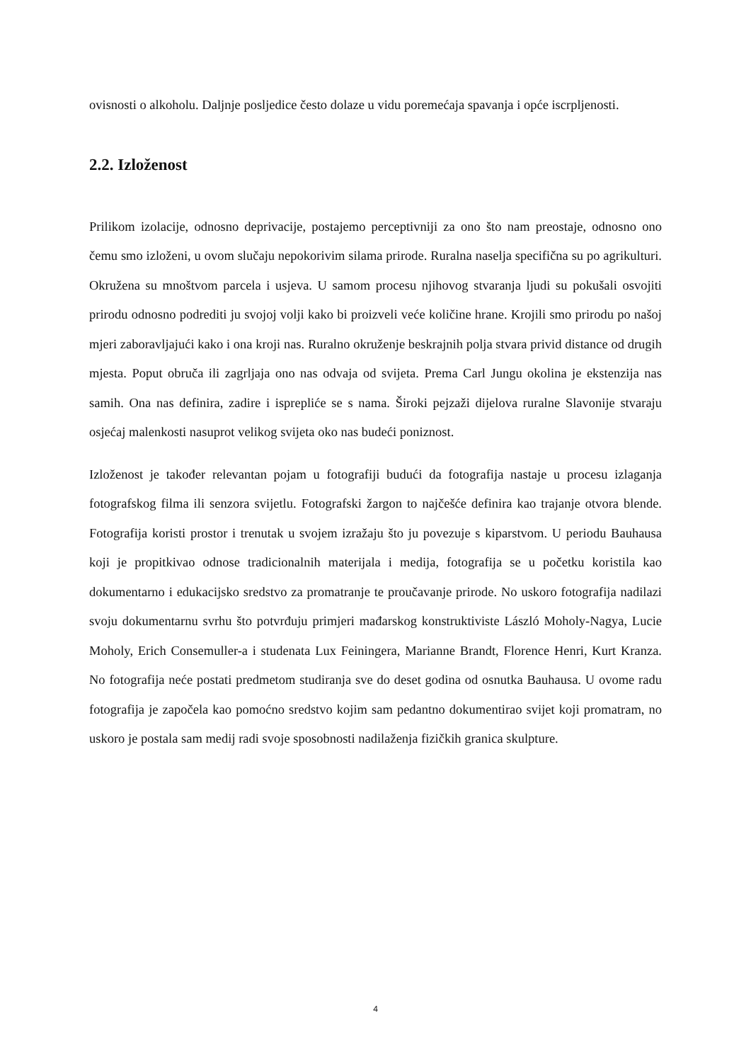ovisnosti o alkoholu. Daljnje posljedice često dolaze u vidu poremećaja spavanja i opće iscrpljenosti.
2.2. Izloženost
Prilikom izolacije, odnosno deprivacije, postajemo perceptivniji za ono što nam preostaje, odnosno ono čemu smo izloženi, u ovom slučaju nepokorivim silama prirode. Ruralna naselja specifična su po agrikulturi. Okružena su mnoštvom parcela i usjeva. U samom procesu njihovog stvaranja ljudi su pokušali osvojiti prirodu odnosno podrediti ju svojoj volji kako bi proizveli veće količine hrane. Krojili smo prirodu po našoj mjeri zaboravljajući kako i ona kroji nas. Ruralno okruženje beskrajnih polja stvara privid distance od drugih mjesta. Poput obruča ili zagrljaja ono nas odvaja od svijeta. Prema Carl Jungu okolina je ekstenzija nas samih. Ona nas definira, zadire i isprepliće se s nama. Široki pejzaži dijelova ruralne Slavonije stvaraju osjećaj malenkosti nasuprot velikog svijeta oko nas budeći poniznost.
Izloženost je također relevantan pojam u fotografiji budući da fotografija nastaje u procesu izlaganja fotografskog filma ili senzora svijetlu. Fotografski žargon to najčešće definira kao trajanje otvora blende. Fotografija koristi prostor i trenutak u svojem izražaju što ju povezuje s kiparstvom. U periodu Bauhausa koji je propitkivao odnose tradicionalnih materijala i medija, fotografija se u početku koristila kao dokumentarno i edukacijsko sredstvo za promatranje te proučavanje prirode. No uskoro fotografija nadilazi svoju dokumentarnu svrhu što potvrđuju primjeri mađarskog konstruktiviste László Moholy-Nagya, Lucie Moholy, Erich Consemuller-a i studenata Lux Feiningera, Marianne Brandt, Florence Henri, Kurt Kranza. No fotografija neće postati predmetom studiranja sve do deset godina od osnutka Bauhausa. U ovome radu fotografija je započela kao pomoćno sredstvo kojim sam pedantno dokumentirao svijet koji promatram, no uskoro je postala sam medij radi svoje sposobnosti nadilaženja fizičkih granica skulpture.
4